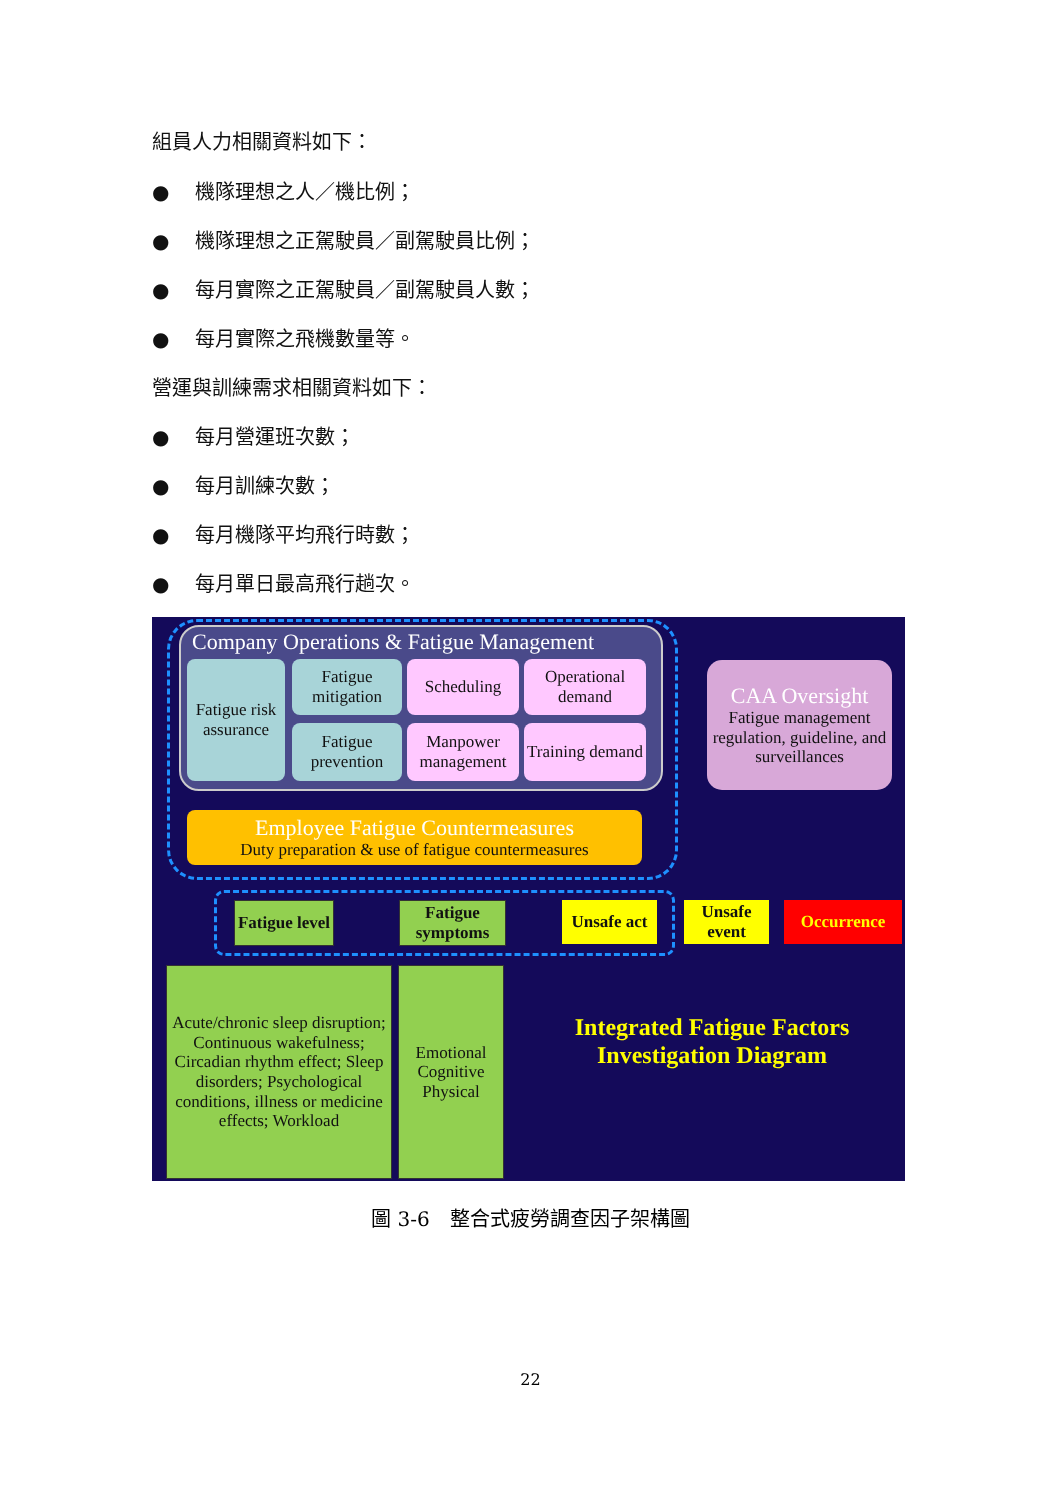組員人力相關資料如下：
● 機隊理想之人／機比例；
● 機隊理想之正駕駛員／副駕駛員比例；
● 每月實際之正駕駛員／副駕駛員人數；
● 每月實際之飛機數量等。
營運與訓練需求相關資料如下：
● 每月營運班次數；
● 每月訓練次數；
● 每月機隊平均飛行時數；
● 每月單日最高飛行趟次。
Company Operations & Fatigue Management
Fatigue risk assurance
Fatigue mitigation
Scheduling
Operational demand
Fatigue prevention
Manpower management
Training demand
Employee Fatigue Countermeasures
Duty preparation & use of fatigue countermeasures
CAA Oversight
Fatigue management regulation, guideline, and surveillances
Fatigue level
Fatigue symptoms
Unsafe act
Unsafe event
Occurrence
Acute/chronic sleep disruption; Continuous wakefulness; Circadian rhythm effect; Sleep disorders; Psychological conditions, illness or medicine effects; Workload
Emotional Cognitive Physical
Integrated Fatigue Factors Investigation Diagram
圖 3-6　整合式疲勞調查因子架構圖
22